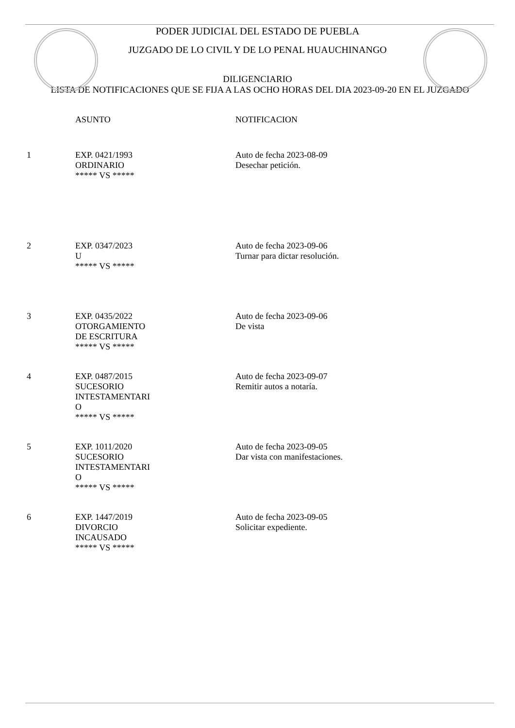PODER JUDICIAL DEL ESTADO DE PUEBLA
JUZGADO DE LO CIVIL Y DE LO PENAL HUAUCHINANGO
DILIGENCIARIO
LISTA DE NOTIFICACIONES QUE SE FIJA A LAS OCHO HORAS DEL DIA 2023-09-20 EN EL JUZGADO
| | ASUNTO | NOTIFICACION |
| --- | --- | --- |
| 1 | EXP. 0421/1993 ORDINARIO ***** VS ***** | Auto de fecha 2023-08-09 Desechar petición. |
| 2 | EXP. 0347/2023 U ***** VS ***** | Auto de fecha 2023-09-06 Turnar para dictar resolución. |
| 3 | EXP. 0435/2022 OTORGAMIENTO DE ESCRITURA ***** VS ***** | Auto de fecha 2023-09-06 De vista |
| 4 | EXP. 0487/2015 SUCESORIO INTESTAMENTARI O ***** VS ***** | Auto de fecha 2023-09-07 Remitir autos a notaría. |
| 5 | EXP. 1011/2020 SUCESORIO INTESTAMENTARI O ***** VS ***** | Auto de fecha 2023-09-05 Dar vista con manifestaciones. |
| 6 | EXP. 1447/2019 DIVORCIO INCAUSADO ***** VS ***** | Auto de fecha 2023-09-05 Solicitar expediente. |